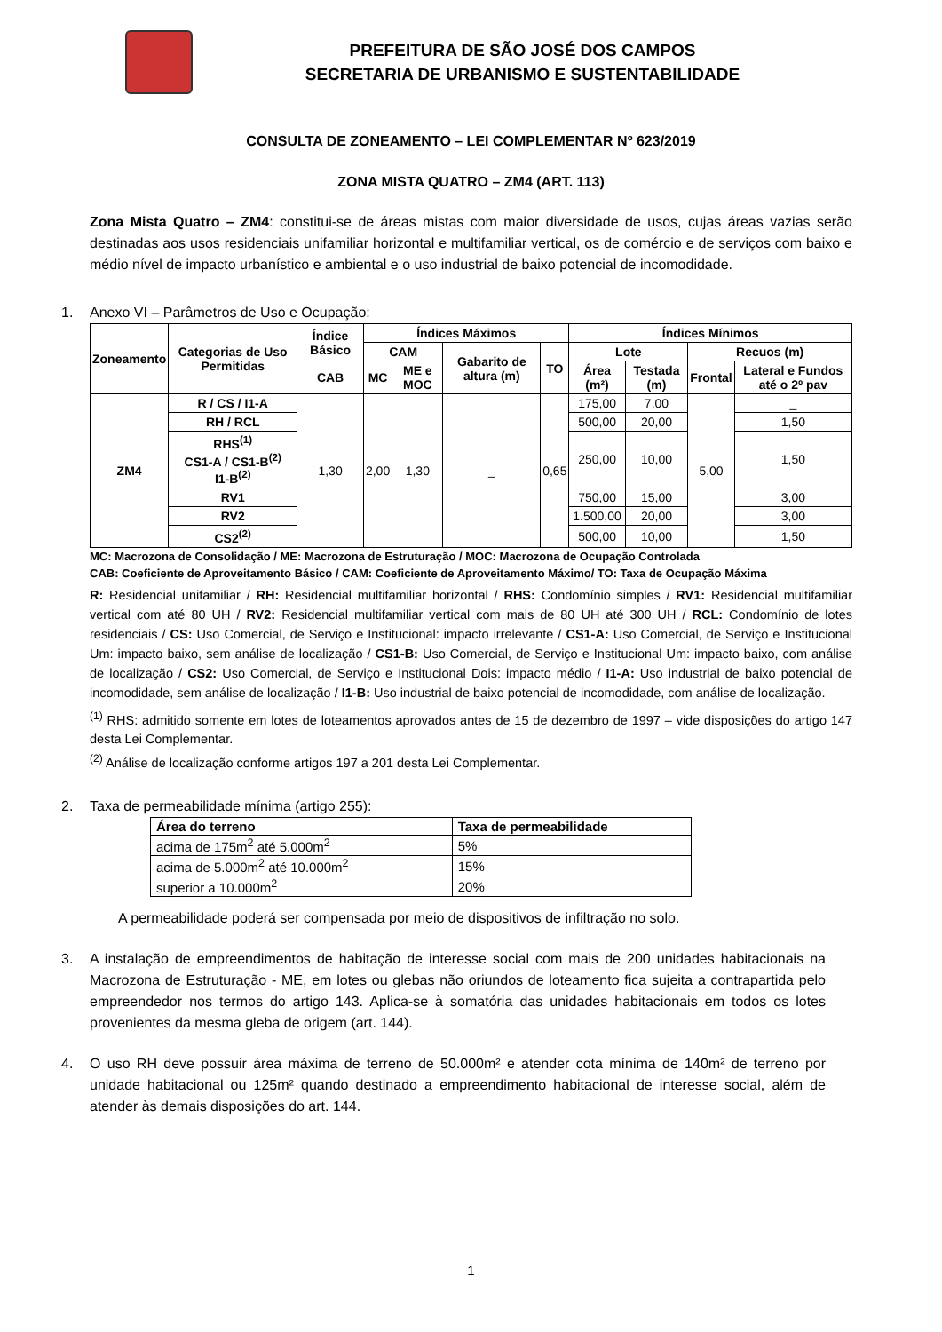PREFEITURA DE SÃO JOSÉ DOS CAMPOS
SECRETARIA DE URBANISMO E SUSTENTABILIDADE
CONSULTA DE ZONEAMENTO – LEI COMPLEMENTAR Nº 623/2019
ZONA MISTA QUATRO – ZM4 (ART. 113)
Zona Mista Quatro – ZM4: constitui-se de áreas mistas com maior diversidade de usos, cujas áreas vazias serão destinadas aos usos residenciais unifamiliar horizontal e multifamiliar vertical, os de comércio e de serviços com baixo e médio nível de impacto urbanístico e ambiental e o uso industrial de baixo potencial de incomodidade.
1. Anexo VI – Parâmetros de Uso e Ocupação:
| Zoneamento | Categorias de Uso Permitidas | Índice Básico | Índices Máximos | | | | Índices Mínimos | | | |
| --- | --- | --- | --- | --- | --- | --- | --- | --- | --- | --- |
| | | | CAM | | Gabarito de altura (m) | TO | Lote | | Recuos (m) | |
| | | CAB | MC | ME e MOC | | | Área (m²) | Testada (m) | Frontal | Lateral e Fundos até o 2º pav |
| ZM4 | R / CS / I1-A | 1,30 | 2,00 | 1,30 | _ | 0,65 | 175,00 | 7,00 | 5,00 | _ |
| | RH / RCL | | | | | | 500,00 | 20,00 | | 1,50 |
| | RHS<sup>(1)</sup> CS1-A / CS1-B<sup>(2)</sup> I1-B<sup>(2)</sup> | | | | | | 250,00 | 10,00 | | 1,50 |
| | RV1 | | | | | | 750,00 | 15,00 | | 3,00 |
| | RV2 | | | | | | 1.500,00 | 20,00 | | 3,00 |
| | CS2<sup>(2)</sup> | | | | | | 500,00 | 10,00 | | 1,50 |
MC: Macrozona de Consolidação / ME: Macrozona de Estruturação / MOC: Macrozona de Ocupação Controlada
CAB: Coeficiente de Aproveitamento Básico / CAM: Coeficiente de Aproveitamento Máximo/ TO: Taxa de Ocupação Máxima
R: Residencial unifamiliar / RH: Residencial multifamiliar horizontal / RHS: Condomínio simples / RV1: Residencial multifamiliar vertical com até 80 UH / RV2: Residencial multifamiliar vertical com mais de 80 UH até 300 UH / RCL: Condomínio de lotes residenciais / CS: Uso Comercial, de Serviço e Institucional: impacto irrelevante / CS1-A: Uso Comercial, de Serviço e Institucional Um: impacto baixo, sem análise de localização / CS1-B: Uso Comercial, de Serviço e Institucional Um: impacto baixo, com análise de localização / CS2: Uso Comercial, de Serviço e Institucional Dois: impacto médio / I1-A: Uso industrial de baixo potencial de incomodidade, sem análise de localização / I1-B: Uso industrial de baixo potencial de incomodidade, com análise de localização.
<sup>(1)</sup> RHS: admitido somente em lotes de loteamentos aprovados antes de 15 de dezembro de 1997 – vide disposições do artigo 147 desta Lei Complementar.
<sup>(2)</sup> Análise de localização conforme artigos 197 a 201 desta Lei Complementar.
2. Taxa de permeabilidade mínima (artigo 255):
| Área do terreno | Taxa de permeabilidade |
| --- | --- |
| acima de 175m<sup>2</sup> até 5.000m<sup>2</sup> | 5% |
| acima de 5.000m<sup>2</sup> até 10.000m<sup>2</sup> | 15% |
| superior a 10.000m<sup>2</sup> | 20% |
A permeabilidade poderá ser compensada por meio de dispositivos de infiltração no solo.
3.
A instalação de empreendimentos de habitação de interesse social com mais de 200 unidades habitacionais na Macrozona de Estruturação - ME, em lotes ou glebas não oriundos de loteamento fica sujeita a contrapartida pelo empreendedor nos termos do artigo 143. Aplica-se à somatória das unidades habitacionais em todos os lotes provenientes da mesma gleba de origem (art. 144).
4.
O uso RH deve possuir área máxima de terreno de 50.000m² e atender cota mínima de 140m² de terreno por unidade habitacional ou 125m² quando destinado a empreendimento habitacional de interesse social, além de atender às demais disposições do art. 144.
1